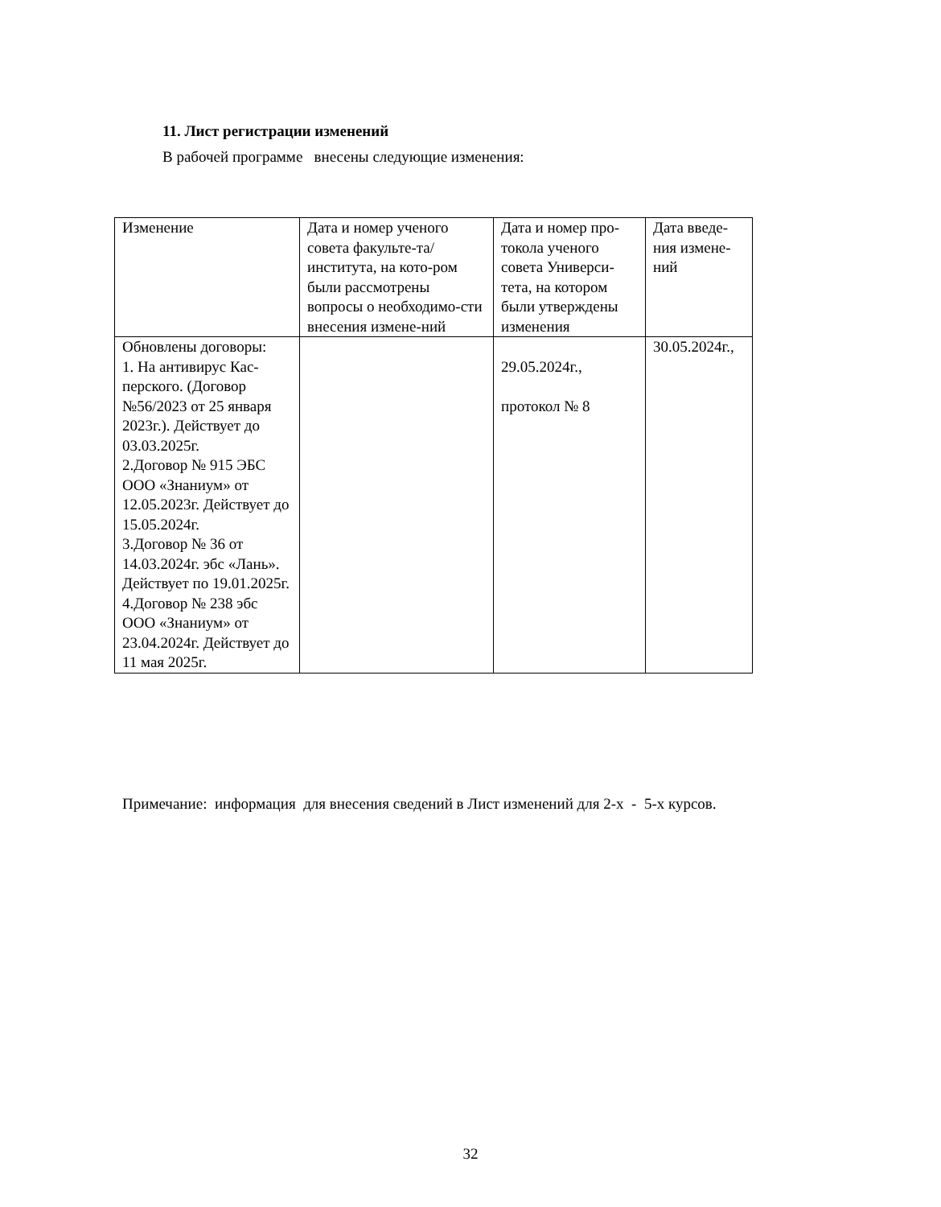11. Лист регистрации изменений
В рабочей программе внесены следующие изменения:
| Изменение | Дата и номер ученого совета факульте-та/института, на кото-ром были рассмотрены вопросы о необходимо-сти внесения измене-ний | Дата и номер про-токола ученого совета Универси-тета, на котором были утверждены изменения | Дата введе-ния измене-ний |
| --- | --- | --- | --- |
| Обновлены договоры: 1. На антивирус Кас-перского. (Договор №56/2023 от 25 января 2023г.). Действует до 03.03.2025г. 2.Договор № 915 ЭБС ООО «Знаниум» от 12.05.2023г. Действует до 15.05.2024г. 3.Договор № 36 от 14.03.2024г. эбс «Лань». Действует по 19.01.2025г. 4.Договор № 238 эбс ООО «Знаниум» от 23.04.2024г. Действует до 11 мая 2025г. | | 29.05.2024г., протокол № 8 | 30.05.2024г., |
Примечание: информация для внесения сведений в Лист изменений для 2-х - 5-х курсов.
32